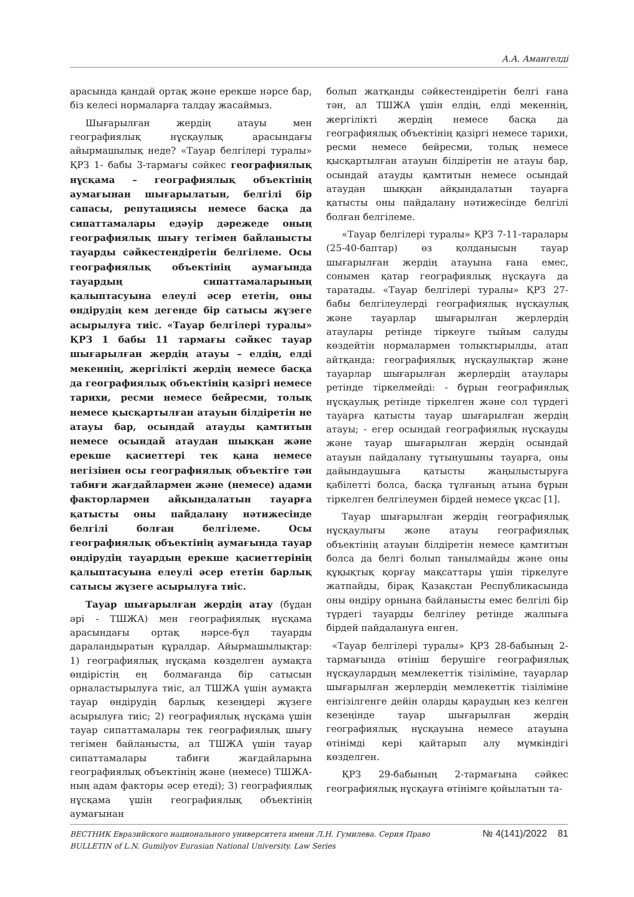А.А. Амангелді
арасында қандай ортақ және ерекше нәрсе бар, біз келесі нормаларға талдау жасаймыз.
Шығарылған жердің атауы мен географиялық нұсқаулық арасындағы айырмашылық неде? «Тауар белгілері туралы» ҚРЗ 1- бабы 3-тармағы сәйкес географиялық нұсқама – географиялық объектінің аумағынан шығарылатын, белгілі бір сапасы, репутациясы немесе басқа да сипаттамалары едәуір дәрежеде оның географиялық шығу тегімен байланысты тауарды сәйкестендіретін белгілеме. Осы географиялық объектінің аумағында тауардың сипаттамаларының қалыптасуына елеулі әсер ететін, оны өндірудің кем дегенде бір сатысы жүзеге асырылуға тиіс. «Тауар белгілері туралы» ҚРЗ 1 бабы 11 тармағы сәйкес тауар шығарылған жердің атауы – елдің, елді мекеннің, жергілікті жердің немесе басқа да географиялық объектінің қазіргі немесе тарихи, ресми немесе бейресми, толық немесе қысқартылған атауын білдіретін не атауы бар, осындай атауды қамтитын немесе осындай атаудан шыққан және ерекше қасиеттері тек қана немесе негізінен осы географиялық объектіге тән табиғи жағдайлармен және (немесе) адами факторлармен айқындалатын тауарға қатысты оны пайдалану нәтижесінде белгілі болған белгілеме. Осы географиялық объектінің аумағында тауар өндірудің тауардың ерекше қасиеттерінің қалыптасуына елеулі әсер ететін барлық сатысы жүзеге асырылуға тиіс.
Тауар шығарылған жердің атау (бұдан әрі - ТШЖА) мен географиялық нұсқама арасындағы ортақ нәрсе-бұл тауарды дараландыратын құралдар. Айырмашылықтар: 1) географиялық нұсқама көзделген аумақта өндірістің ең болмағанда бір сатысын орналастырылуға тиіс, ал ТШЖА үшін аумақта тауар өндірудің барлық кезеңдері жүзеге асырылуға тиіс; 2) географиялық нұсқама үшін тауар сипаттамалары тек географиялық шығу тегімен байланысты, ал ТШЖА үшін тауар сипаттамалары табиғи жағдайларына географиялық объектінің және (немесе) ТШЖА-ның адам факторы әсер етеді); 3) географиялық нұсқама үшін географиялық объектінің аумағынан
болып жатқанды сәйкестендіретін белгі ғана тән, ал ТШЖА үшін елдің, елді мекеннің, жергілікті жердің немесе басқа да географиялық объектінің қазіргі немесе тарихи, ресми немесе бейресми, толық немесе қысқартылған атауын білдіретін не атауы бар, осындай атауды қамтитын немесе осындай атаудан шыққан айқындалатын тауарға қатысты оны пайдалану нәтижесінде белгілі болған белгілеме.
«Тауар белгілері туралы» ҚРЗ 7-11-таралары (25-40-баптар) өз қолданысын тауар шығарылған жердің атауына ғана емес, сонымен қатар географиялық нұсқауға да таратады. «Тауар белгілері туралы» ҚРЗ 27-бабы белгілеулерді географиялық нұсқаулық және тауарлар шығарылған жерлердің атаулары ретінде тіркеуге тыйым салуды көздейтін нормалармен толықтырылды, атап айтқанда: географиялық нұсқаулықтар және тауарлар шығарылған жерлердің атаулары ретінде тіркелмейді: - бұрын географиялық нұсқаулық ретінде тіркелген және сол түрдегі тауарға қатысты тауар шығарылған жердің атауы; - егер осындай географиялық нұсқауды және тауар шығарылған жердің осындай атауын пайдалану тұтынушыны тауарға, оны дайындаушыға қатысты жаңылыстыруға қабілетті болса, басқа тұлғаның атына бұрын тіркелген белгілеумен бірдей немесе ұқсас [1].
Тауар шығарылған жердің географиялық нұсқаулығы және атауы географиялық объектінің атауын білдіретін немесе қамтитын болса да белгі болып танылмайды және оны құқықтық қорғау мақсаттары үшін тіркелуге жатпайды, бірақ Қазақстан Республикасында оны өндіру орнына байланысты емес белгілі бір түрдегі тауарды белгілеу ретінде жалпыға бірдей пайдалануға енген.
«Тауар белгілері туралы» ҚРЗ 28-бабының 2-тармағында өтініш берушіге географиялық нұсқаулардың мемлекеттік тізіліміне, тауарлар шығарылған жерлердің мемлекеттік тізіліміне енгізілгенге дейін оларды қараудың кез келген кезеңінде тауар шығарылған жердің географиялық нұсқауына немесе атауына өтінімді кері қайтарып алу мүмкіндігі көзделген.
ҚРЗ 29-бабының 2-тармағына сәйкес географиялық нұсқауға өтінімге қойылатын та-
ВЕСТНИК Евразийского национального университета имени Л.Н. Гумилева. Серия Право
BULLETIN of L.N. Gumilyov Eurasian National University. Law Series
№ 4(141)/2022 81